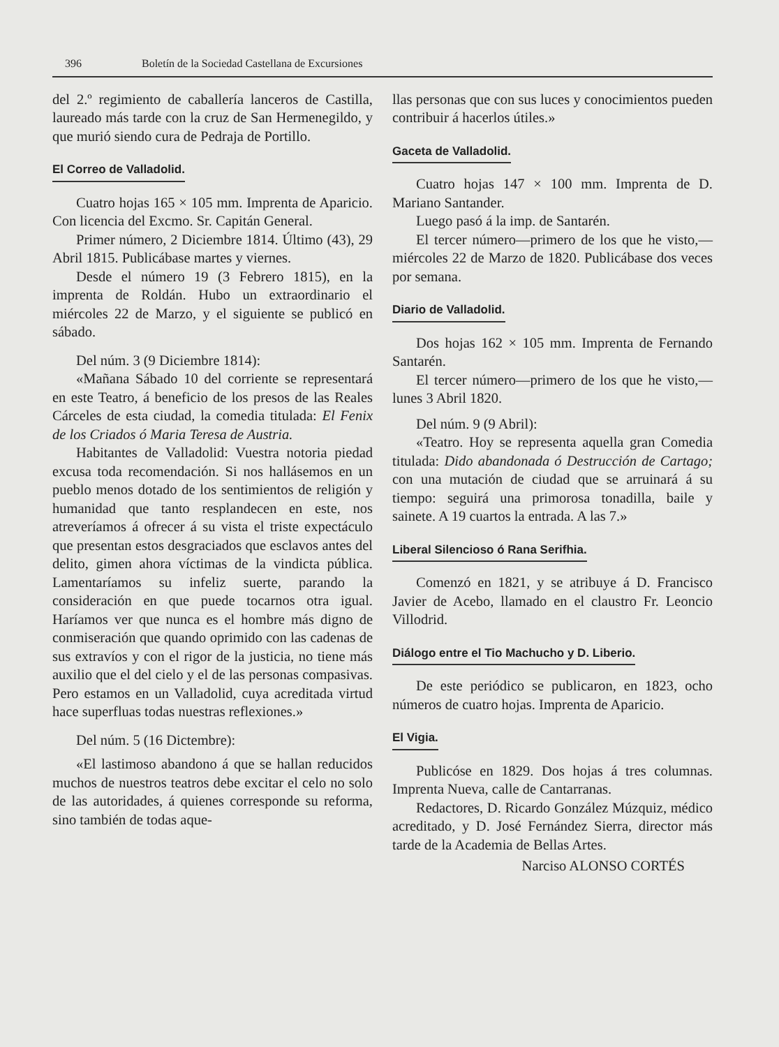396 Boletín de la Sociedad Castellana de Excursiones
del 2.º regimiento de caballería lanceros de Castilla, laureado más tarde con la cruz de San Hermenegildo, y que murió siendo cura de Pedraja de Portillo.
El Correo de Valladolid.
Cuatro hojas 165 × 105 mm. Imprenta de Aparicio. Con licencia del Excmo. Sr. Capitán General.
Primer número, 2 Diciembre 1814. Último (43), 29 Abril 1815. Publicábase martes y viernes.
Desde el número 19 (3 Febrero 1815), en la imprenta de Roldán. Hubo un extraordinario el miércoles 22 de Marzo, y el siguiente se publicó en sábado.
Del núm. 3 (9 Diciembre 1814):
«Mañana Sábado 10 del corriente se representará en este Teatro, á beneficio de los presos de las Reales Cárceles de esta ciudad, la comedia titulada: El Fenix de los Criados ó Maria Teresa de Austria.
Habitantes de Valladolid: Vuestra notoria piedad excusa toda recomendación. Si nos hallásemos en un pueblo menos dotado de los sentimientos de religión y humanidad que tanto resplandecen en este, nos atreveríamos á ofrecer á su vista el triste expectáculo que presentan estos desgraciados que esclavos antes del delito, gimen ahora víctimas de la vindicta pública. Lamentaríamos su infeliz suerte, parando la consideración en que puede tocarnos otra igual. Haríamos ver que nunca es el hombre más digno de conmiseración que quando oprimido con las cadenas de sus extravíos y con el rigor de la justicia, no tiene más auxilio que el del cielo y el de las personas compasivas. Pero estamos en un Valladolid, cuya acreditada virtud hace superfluas todas nuestras reflexiones.»
Del núm. 5 (16 Dictembre):
«El lastimoso abandono á que se hallan reducidos muchos de nuestros teatros debe excitar el celo no solo de las autoridades, á quienes corresponde su reforma, sino también de todas aque-
llas personas que con sus luces y conocimientos pueden contribuir á hacerlos útiles.»
Gaceta de Valladolid.
Cuatro hojas 147 × 100 mm. Imprenta de D. Mariano Santander.
Luego pasó á la imp. de Santarén.
El tercer número—primero de los que he visto,—miércoles 22 de Marzo de 1820. Publicábase dos veces por semana.
Diario de Valladolid.
Dos hojas 162 × 105 mm. Imprenta de Fernando Santarén.
El tercer número—primero de los que he visto,—lunes 3 Abril 1820.
Del núm. 9 (9 Abril):
«Teatro. Hoy se representa aquella gran Comedia titulada: Dido abandonada ó Destrucción de Cartago; con una mutación de ciudad que se arruinará á su tiempo: seguirá una primorosa tonadilla, baile y sainete. A 19 cuartos la entrada. A las 7.»
Liberal Silencioso ó Rana Serifhia.
Comenzó en 1821, y se atribuye á D. Francisco Javier de Acebo, llamado en el claustro Fr. Leoncio Villodrid.
Diálogo entre el Tio Machucho y D. Liberio.
De este periódico se publicaron, en 1823, ocho números de cuatro hojas. Imprenta de Aparicio.
El Vigia.
Publicóse en 1829. Dos hojas á tres columnas. Imprenta Nueva, calle de Cantarranas.
Redactores, D. Ricardo González Múzquiz, médico acreditado, y D. José Fernández Sierra, director más tarde de la Academia de Bellas Artes.
Narciso ALONSO CORTÉS